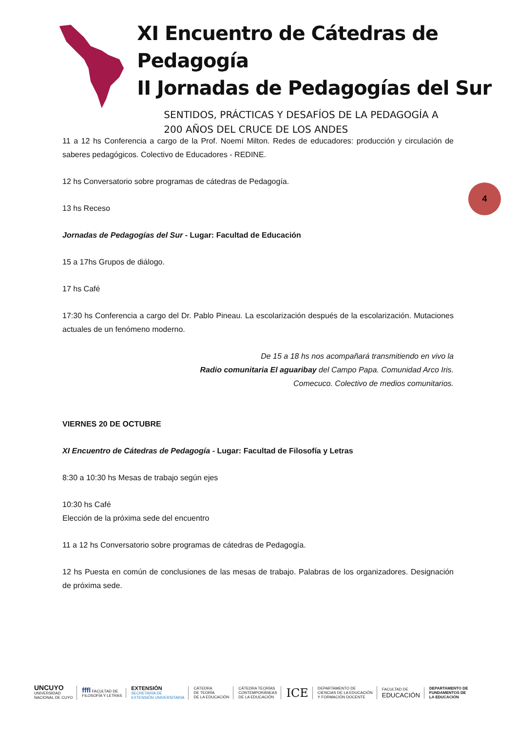XI Encuentro de Cátedras de Pedagogía
II Jornadas de Pedagogías del Sur
SENTIDOS, PRÁCTICAS Y DESAFÍOS DE LA PEDAGOGÍA A
200 AÑOS DEL CRUCE DE LOS ANDES
4
11 a 12 hs Conferencia a cargo de la Prof. Noemí Milton. Redes de educadores: producción y circulación de saberes pedagógicos. Colectivo de Educadores - REDINE.
12 hs Conversatorio sobre programas de cátedras de Pedagogía.
13 hs Receso
Jornadas de Pedagogías del Sur - Lugar: Facultad de Educación
15 a 17hs Grupos de diálogo.
17 hs Café
17:30 hs Conferencia a cargo del Dr. Pablo Pineau. La escolarización después de la escolarización. Mutaciones actuales de un fenómeno moderno.
De 15 a 18 hs nos acompañará transmitiendo en vivo la
Radio comunitaria El aguaribay del Campo Papa. Comunidad Arco Iris.
Comecuco. Colectivo de medios comunitarios.
VIERNES 20 DE OCTUBRE
XI Encuentro de Cátedras de Pedagogía - Lugar: Facultad de Filosofía y Letras
8:30 a 10:30 hs Mesas de trabajo según ejes
10:30 hs Café
Elección de la próxima sede del encuentro
11 a 12 hs Conversatorio sobre programas de cátedras de Pedagogía.
12 hs Puesta en común de conclusiones de las mesas de trabajo. Palabras de los organizadores. Designación de próxima sede.
UNCUYO
UNIVERSIDAD
NACIONAL DE CUYO
fffl FACULTAD DE
FILOSOFÍA Y LETRAS
EXTENSIÓN
SECRETARÍA DE
EXTENSIÓN UNIVERSITARIA
CÁTEDRA
DE TEORÍA
DE LA EDUCACIÓN
CÁTEDRA TEORÍAS
CONTEMPORÁNEAS
DE LA EDUCACIÓN
ICE
DEPARTAMENTO DE
CIENCIAS DE LA EDUCACIÓN
Y FORMACIÓN DOCENTE
FACULTAD DE
EDUCACIÓN
DEPARTAMENTO DE
FUNDAMENTOS DE
LA EDUCACIÓN